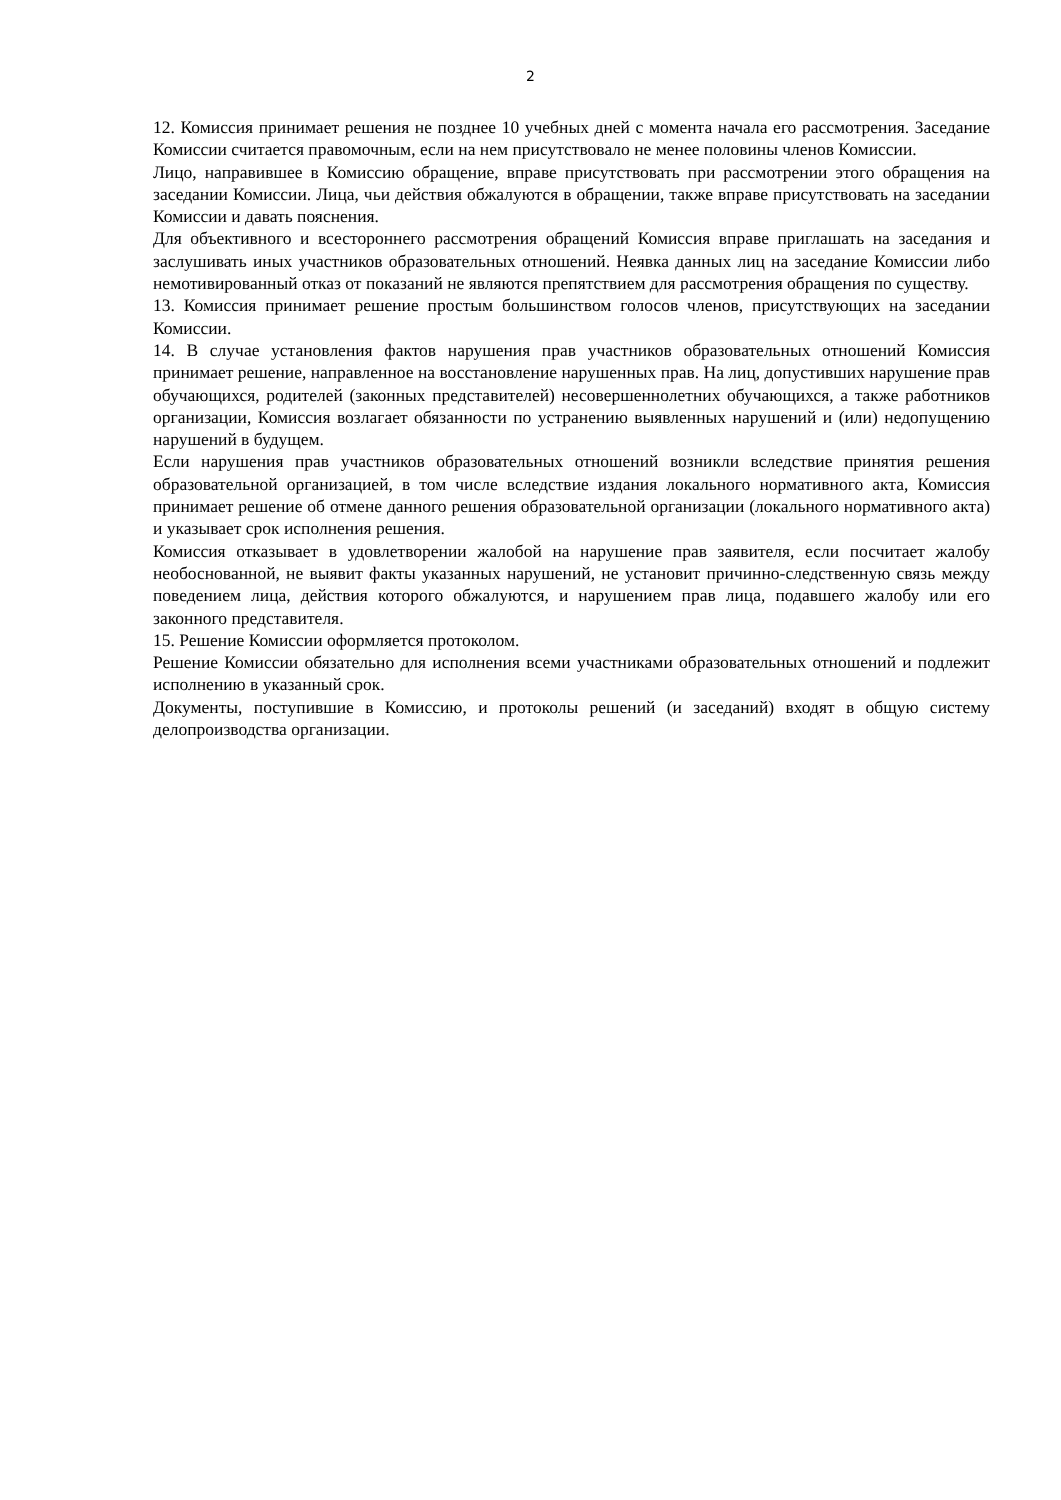2
12. Комиссия принимает решения не позднее 10 учебных дней с момента начала его рассмотрения. Заседание Комиссии считается правомочным, если на нем присутствовало не менее половины членов Комиссии.
Лицо, направившее в Комиссию обращение, вправе присутствовать при рассмотрении этого обращения на заседании Комиссии. Лица, чьи действия обжалуются в обращении, также вправе присутствовать на заседании Комиссии и давать пояснения.
Для объективного и всестороннего рассмотрения обращений Комиссия вправе приглашать на заседания и заслушивать иных участников образовательных отношений. Неявка данных лиц на заседание Комиссии либо немотивированный отказ от показаний не являются препятствием для рассмотрения обращения по существу.
13. Комиссия принимает решение простым большинством голосов членов, присутствующих на заседании Комиссии.
14. В случае установления фактов нарушения прав участников образовательных отношений Комиссия принимает решение, направленное на восстановление нарушенных прав. На лиц, допустивших нарушение прав обучающихся, родителей (законных представителей) несовершеннолетних обучающихся, а также работников организации, Комиссия возлагает обязанности по устранению выявленных нарушений и (или) недопущению нарушений в будущем.
Если нарушения прав участников образовательных отношений возникли вследствие принятия решения образовательной организацией, в том числе вследствие издания локального нормативного акта, Комиссия принимает решение об отмене данного решения образовательной организации (локального нормативного акта) и указывает срок исполнения решения.
Комиссия отказывает в удовлетворении жалобой на нарушение прав заявителя, если посчитает жалобу необоснованной, не выявит факты указанных нарушений, не установит причинно-следственную связь между поведением лица, действия которого обжалуются, и нарушением прав лица, подавшего жалобу или его законного представителя.
15. Решение Комиссии оформляется протоколом.
Решение Комиссии обязательно для исполнения всеми участниками образовательных отношений и подлежит исполнению в указанный срок.
Документы, поступившие в Комиссию, и протоколы решений (и заседаний) входят в общую систему делопроизводства организации.